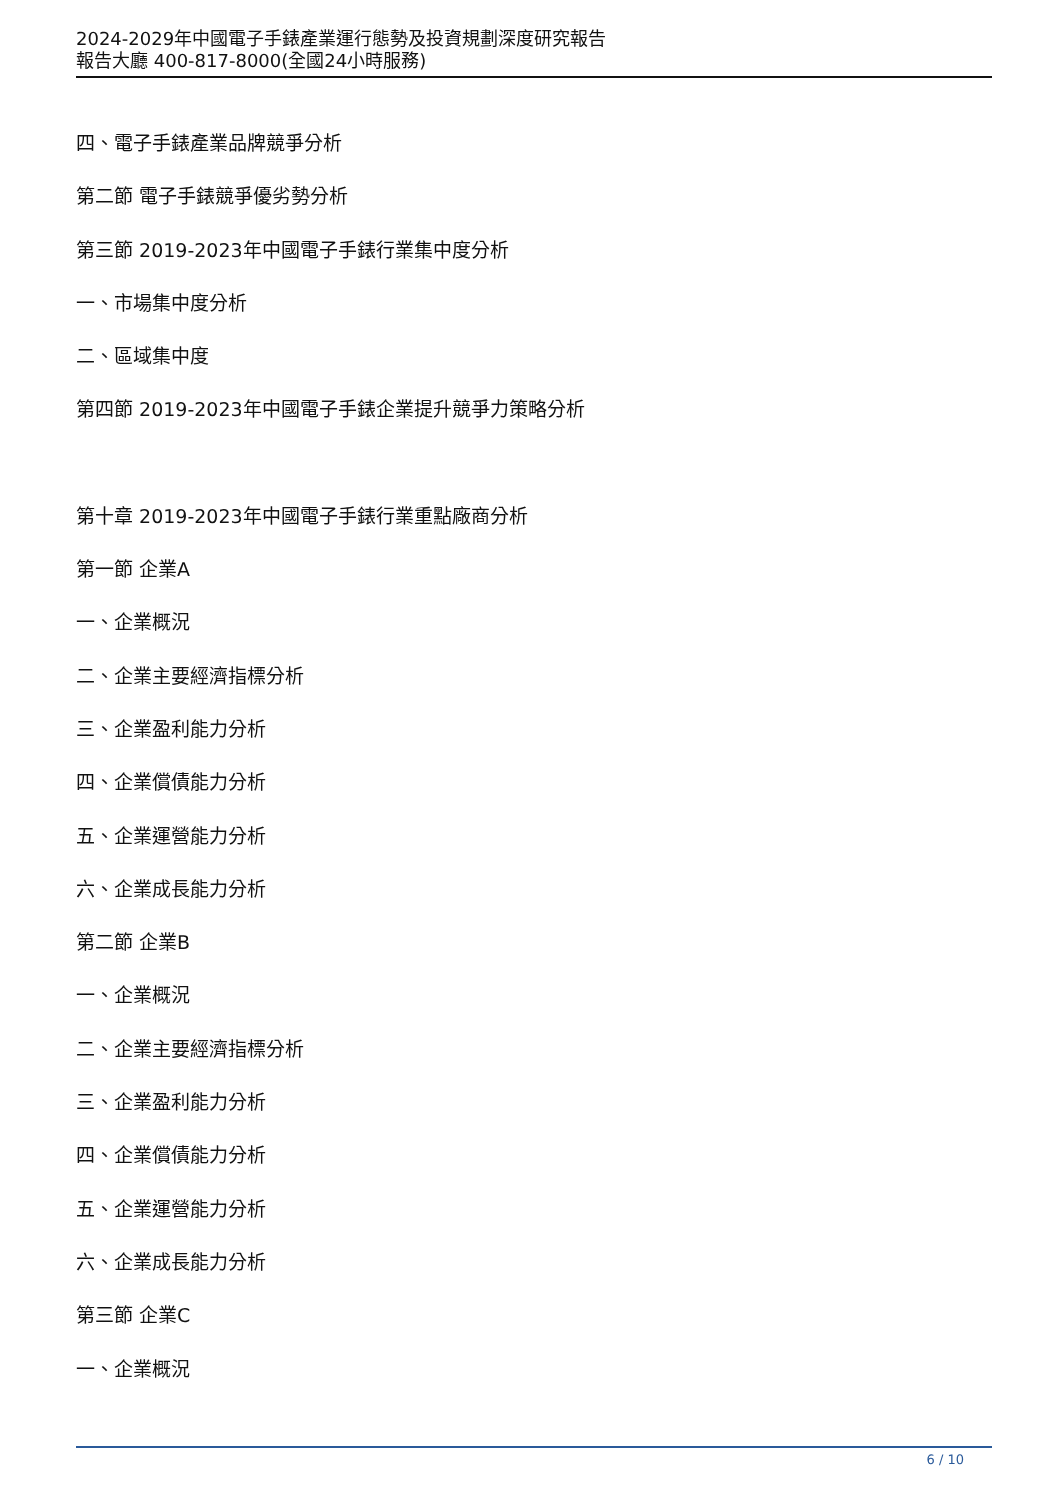2024-2029年中國電子手錶產業運行態勢及投資規劃深度研究報告
報告大廳 400-817-8000(全國24小時服務)
四、電子手錶產業品牌競爭分析
第二節 電子手錶競爭優劣勢分析
第三節 2019-2023年中國電子手錶行業集中度分析
一、市場集中度分析
二、區域集中度
第四節 2019-2023年中國電子手錶企業提升競爭力策略分析
第十章 2019-2023年中國電子手錶行業重點廠商分析
第一節 企業A
一、企業概況
二、企業主要經濟指標分析
三、企業盈利能力分析
四、企業償債能力分析
五、企業運營能力分析
六、企業成長能力分析
第二節 企業B
一、企業概況
二、企業主要經濟指標分析
三、企業盈利能力分析
四、企業償債能力分析
五、企業運營能力分析
六、企業成長能力分析
第三節 企業C
一、企業概況
6 / 10